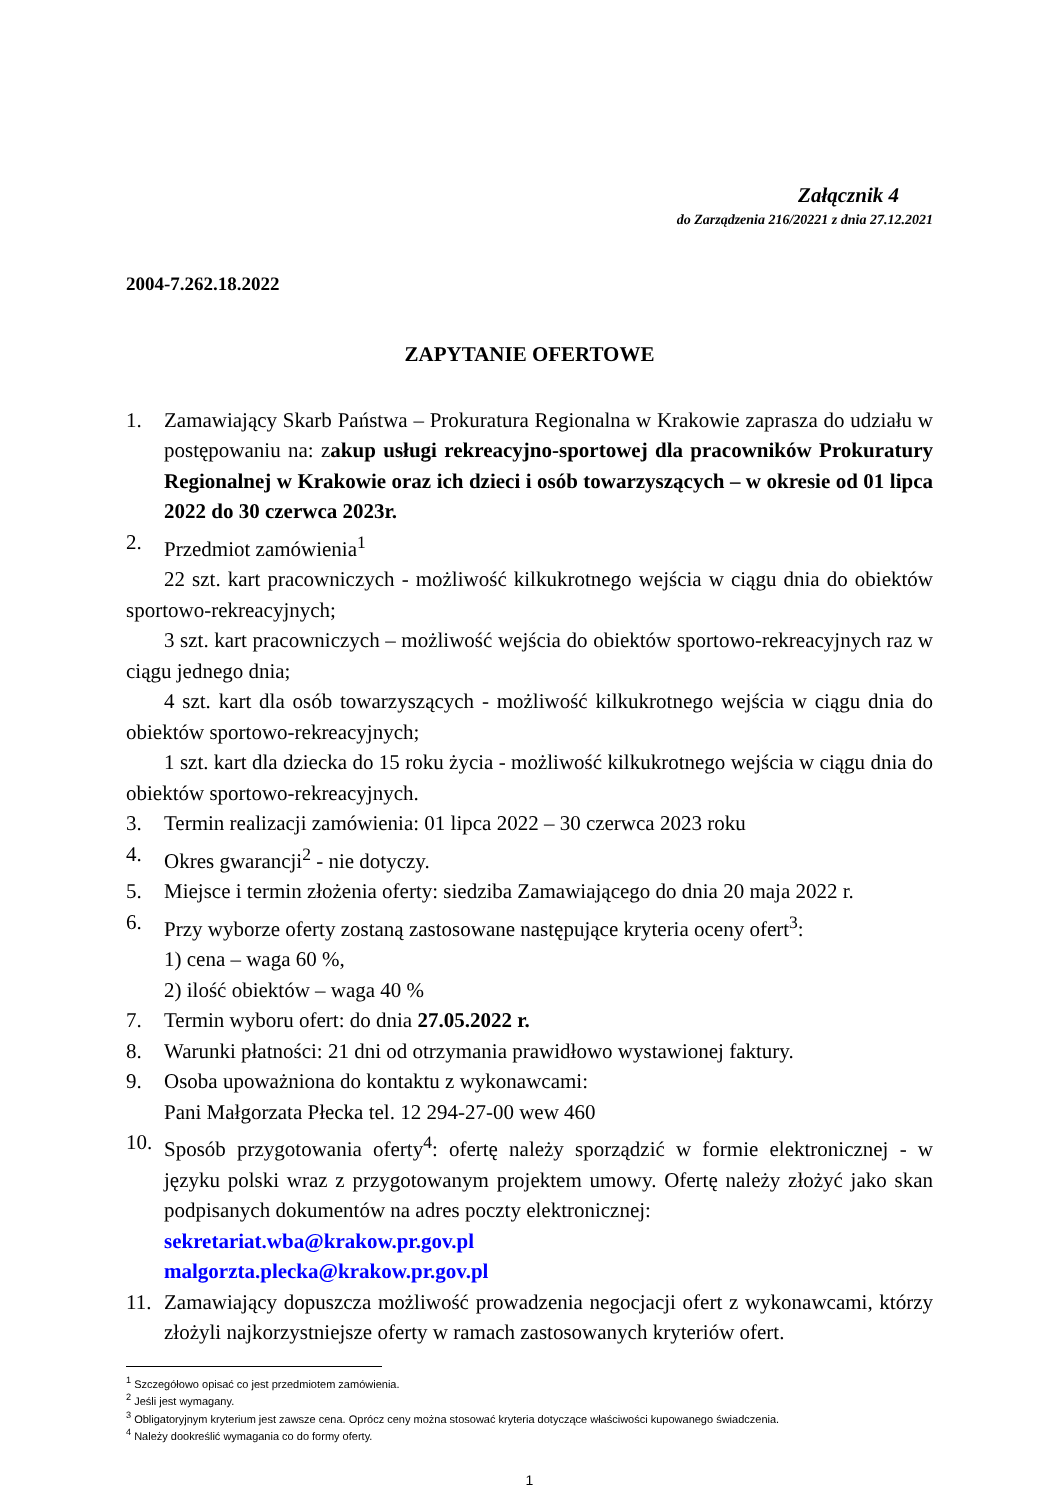Załącznik 4
do Zarządzenia 216/20221 z dnia 27.12.2021
2004-7.262.18.2022
ZAPYTANIE OFERTOWE
1. Zamawiający Skarb Państwa – Prokuratura Regionalna w Krakowie zaprasza do udziału w postępowaniu na: zakup usługi rekreacyjno-sportowej dla pracowników Prokuratury Regionalnej w Krakowie oraz ich dzieci i osób towarzyszących – w okresie od 01 lipca 2022 do 30 czerwca 2023r.
2. Przedmiot zamówienia<sup>1</sup>
22 szt. kart pracowniczych - możliwość kilkukrotnego wejścia w ciągu dnia do obiektów sportowo-rekreacyjnych;
3 szt. kart pracowniczych – możliwość wejścia do obiektów sportowo-rekreacyjnych raz w ciągu jednego dnia;
4 szt. kart dla osób towarzyszących - możliwość kilkukrotnego wejścia w ciągu dnia do obiektów sportowo-rekreacyjnych;
1 szt. kart dla dziecka do 15 roku życia - możliwość kilkukrotnego wejścia w ciągu dnia do obiektów sportowo-rekreacyjnych.
3. Termin realizacji zamówienia: 01 lipca 2022 – 30 czerwca 2023 roku
4. Okres gwarancji<sup>2</sup> - nie dotyczy.
5. Miejsce i termin złożenia oferty: siedziba Zamawiającego do dnia 20 maja 2022 r.
6. Przy wyborze oferty zostaną zastosowane następujące kryteria oceny ofert<sup>3</sup>:
1) cena – waga 60 %,
2) ilość obiektów – waga 40 %
7. Termin wyboru ofert: do dnia 27.05.2022 r.
8. Warunki płatności: 21 dni od otrzymania prawidłowo wystawionej faktury.
9. Osoba upoważniona do kontaktu z wykonawcami:
Pani Małgorzata Płecka tel. 12 294-27-00 wew 460
10. Sposób przygotowania oferty<sup>4</sup>: ofertę należy sporządzić w formie elektronicznej - w języku polski wraz z przygotowanym projektem umowy. Ofertę należy złożyć jako skan podpisanych dokumentów na adres poczty elektronicznej:
sekretariat.wba@krakow.pr.gov.pl
malgorzta.plecka@krakow.pr.gov.pl
11. Zamawiający dopuszcza możliwość prowadzenia negocjacji ofert z wykonawcami, którzy złożyli najkorzystniejsze oferty w ramach zastosowanych kryteriów ofert.
<sup>1</sup> Szczegółowo opisać co jest przedmiotem zamówienia.
<sup>2</sup> Jeśli jest wymagany.
<sup>3</sup> Obligatoryjnym kryterium jest zawsze cena. Oprócz ceny można stosować kryteria dotyczące właściwości kupowanego świadczenia.
<sup>4</sup> Należy dookreślić wymagania co do formy oferty.
1